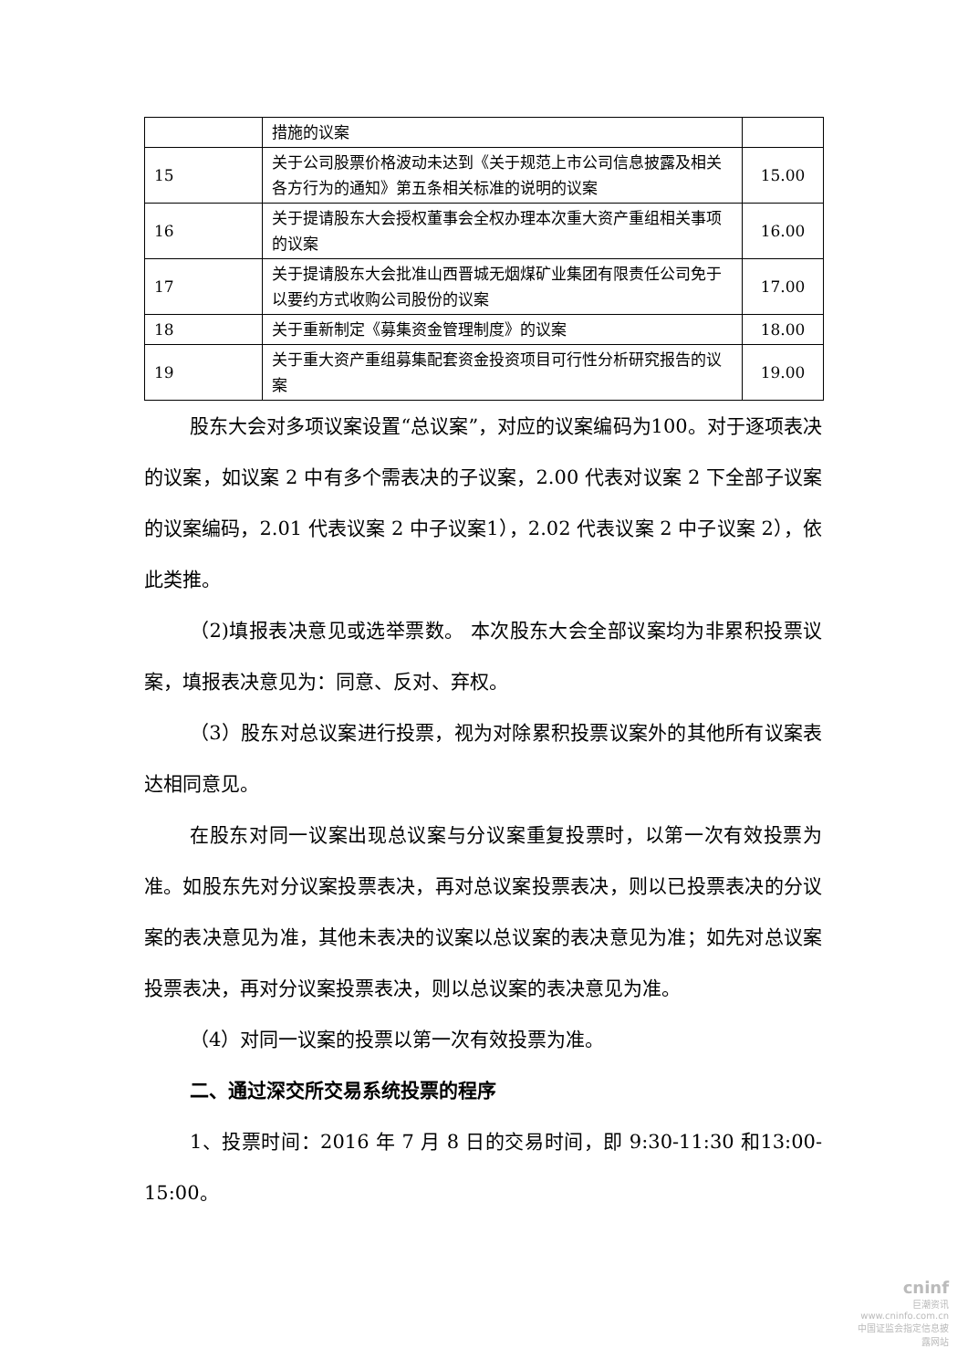| | 措施的议案 | |
| 15 | 关于公司股票价格波动未达到《关于规范上市公司信息披露及相关各方行为的通知》第五条相关标准的说明的议案 | 15.00 |
| 16 | 关于提请股东大会授权董事会全权办理本次重大资产重组相关事项的议案 | 16.00 |
| 17 | 关于提请股东大会批准山西晋城无烟煤矿业集团有限责任公司免于以要约方式收购公司股份的议案 | 17.00 |
| 18 | 关于重新制定《募集资金管理制度》的议案 | 18.00 |
| 19 | 关于重大资产重组募集配套资金投资项目可行性分析研究报告的议案 | 19.00 |
股东大会对多项议案设置“总议案”，对应的议案编码为100。对于逐项表决的议案，如议案 2 中有多个需表决的子议案，2.00 代表对议案 2 下全部子议案的议案编码，2.01 代表议案 2 中子议案1），2.02 代表议案 2 中子议案 2），依此类推。
（2)填报表决意见或选举票数。 本次股东大会全部议案均为非累积投票议案，填报表决意见为：同意、反对、弃权。
（3）股东对总议案进行投票，视为对除累积投票议案外的其他所有议案表达相同意见。
在股东对同一议案出现总议案与分议案重复投票时，以第一次有效投票为准。如股东先对分议案投票表决，再对总议案投票表决，则以已投票表决的分议案的表决意见为准，其他未表决的议案以总议案的表决意见为准；如先对总议案投票表决，再对分议案投票表决，则以总议案的表决意见为准。
（4）对同一议案的投票以第一次有效投票为准。
二、通过深交所交易系统投票的程序
1、投票时间：2016 年 7 月 8 日的交易时间，即 9:30-11:30 和13:00-15:00。
cninf
巨潮资讯
www.cninfo.com.cn
中国证监会指定信息披露网站